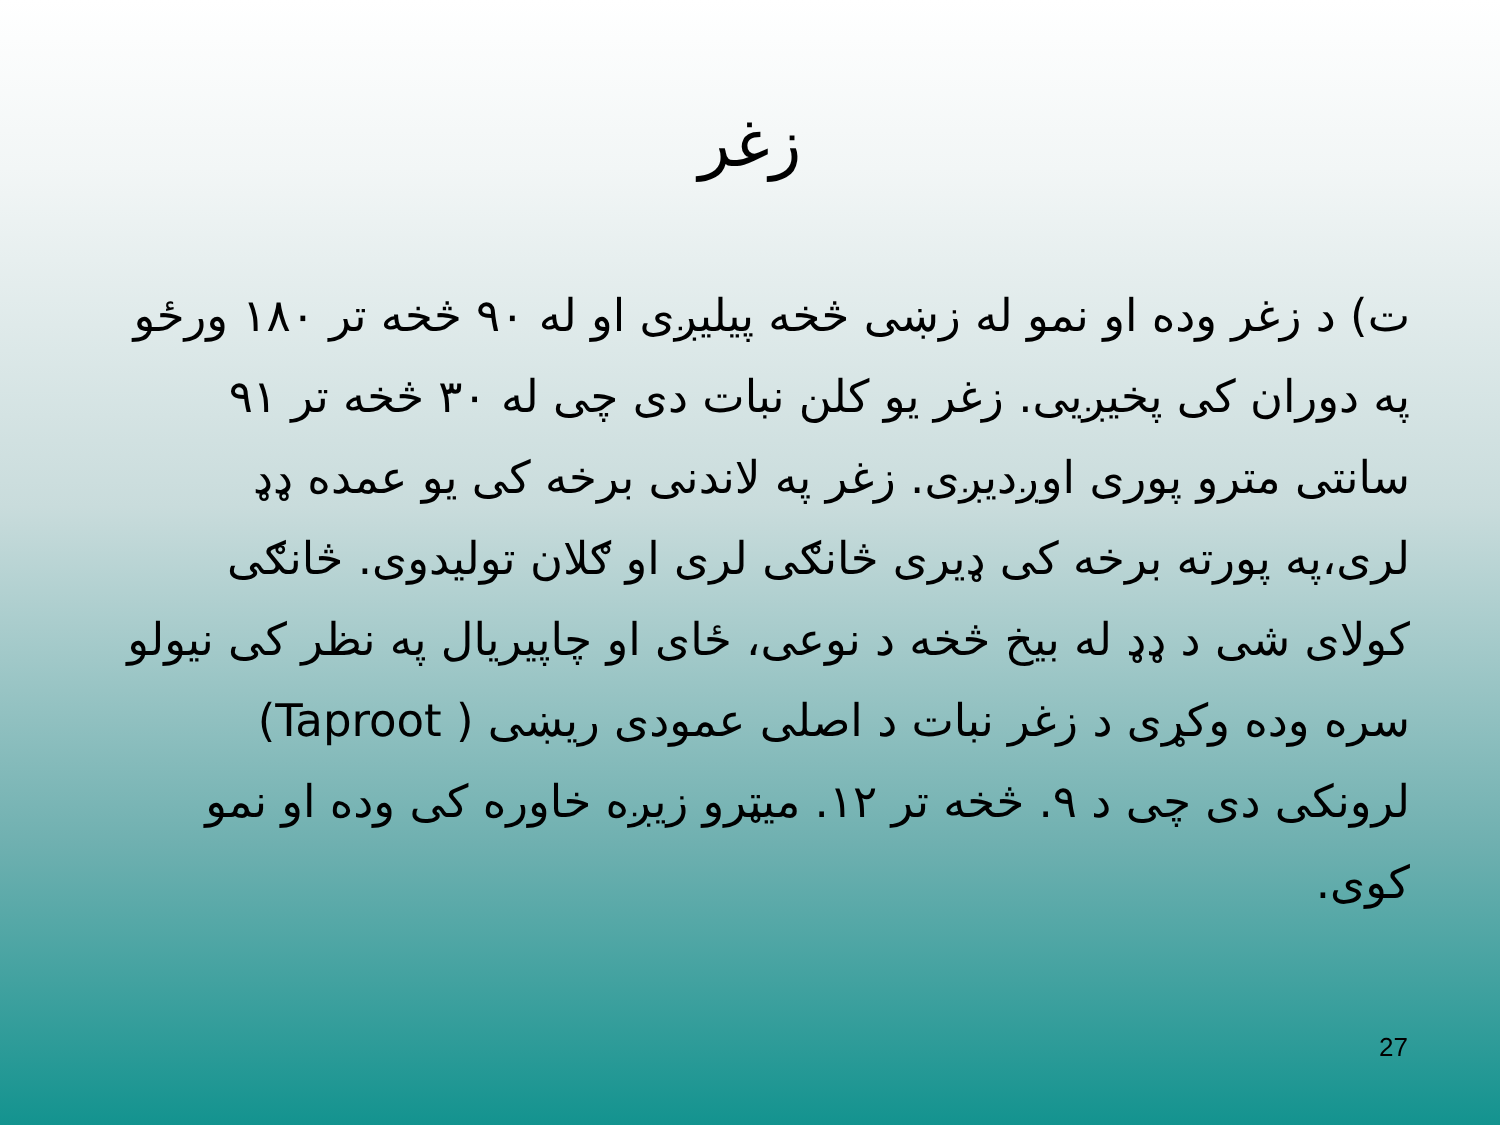زغر
ت) د زغر وده او نمو له زښی څخه پیلیږی او له ۹۰ څخه تر ۱۸۰ ورځو په دوران کی پخیږیی. زغر یو کلن نبات دی چی له ۳۰ څخه تر ۹۱ سانتی مترو پوری اوږدیږی. زغر په لاندنی برخه کی یو عمده ډډ لری،په پورته برخه کی ډیری څانګی لری او ګلان تولیدوی. څانګی کولای شی د ډډ له بیخ څخه د نوعی، ځای او چاپیریال په نظر کی نیولو سره وده وکړی د زغر نبات د اصلی عمودی ریښی (Taproot ) لرونکی دی چی د ۹. څخه تر ۱۲. میټرو زیږه خاوره کی وده او نمو کوی.
27